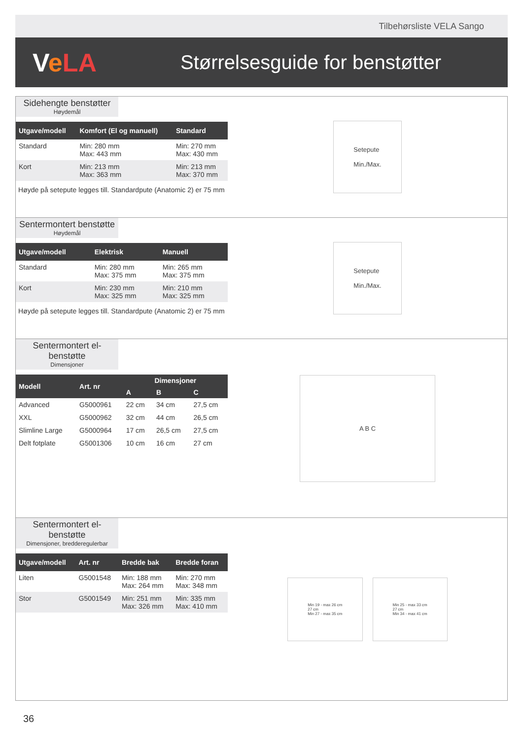Tilbehørsliste VELA Sango
VeLA
Størrelsesguide for benstøtter
Sidehengte benstøtter
Høydemål
| Utgave/modell | Komfort (El og manuell) | Standard |
| --- | --- | --- |
| Standard | Min: 280 mm Max: 443 mm | Min: 270 mm Max: 430 mm |
| Kort | Min: 213 mm Max: 363 mm | Min: 213 mm Max: 370 mm |
Høyde på setepute legges till. Standardpute (Anatomic 2) er 75 mm
Setepute
Min./Max.
Sentermontert benstøtte
Høydemål
| Utgave/modell | Elektrisk | Manuell |
| --- | --- | --- |
| Standard | Min: 280 mm Max: 375 mm | Min: 265 mm Max: 375 mm |
| Kort | Min: 230 mm Max: 325 mm | Min: 210 mm Max: 325 mm |
Høyde på setepute legges till. Standardpute (Anatomic 2) er 75 mm
Setepute
Min./Max.
Sentermontert el-benstøtte
Dimensjoner
| Modell | Art. nr | Dimensjoner | | |
| --- | --- | --- | --- | --- |
| | | A | B | C |
| Advanced | G5000961 | 22 cm | 34 cm | 27,5 cm |
| XXL | G5000962 | 32 cm | 44 cm | 26,5 cm |
| Slimline Large | G5000964 | 17 cm | 26,5 cm | 27,5 cm |
| Delt fotplate | G5001306 | 10 cm | 16 cm | 27 cm |
A B C
Sentermontert el-benstøtte
Dimensjoner, bredderegulerbar
| Utgave/modell | Art. nr | Bredde bak | Bredde foran |
| --- | --- | --- | --- |
| Liten | G5001548 | Min: 188 mm Max: 264 mm | Min: 270 mm Max: 348 mm |
| Stor | G5001549 | Min: 251 mm Max: 326 mm | Min: 335 mm Max: 410 mm |
Min 19 - max 26 cm
27 cm
Min 27 - max 35 cm
Min 25 - max 33 cm
27 cm
Min 34 - max 41 cm
36